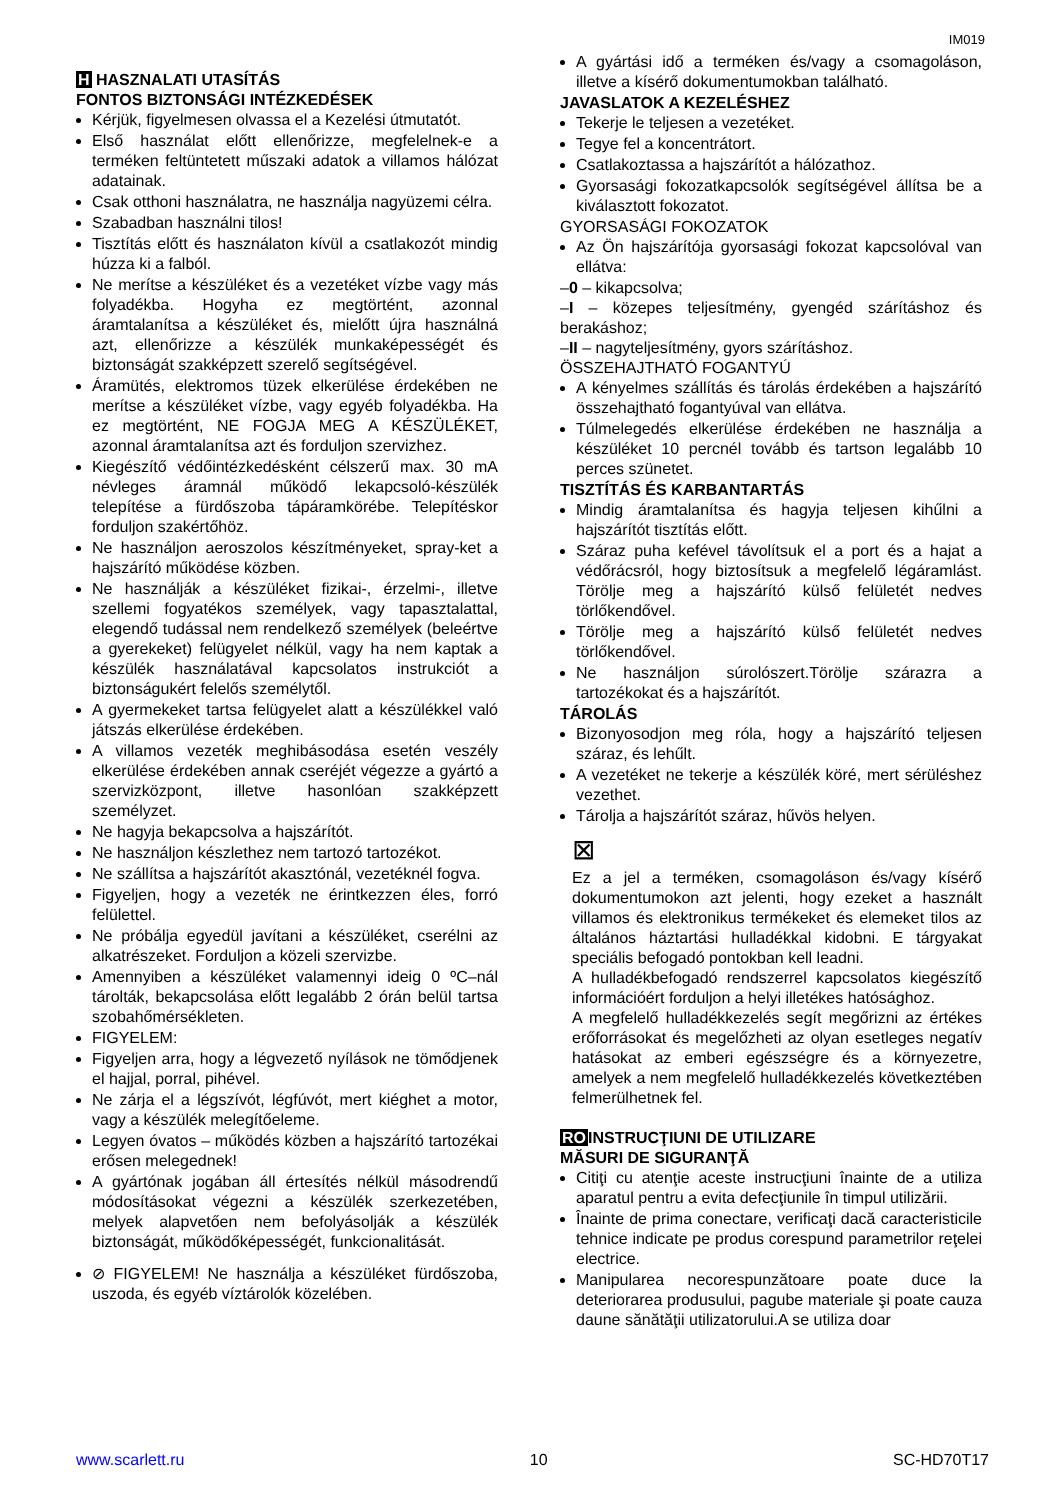IM019
H HASZNALATI UTASÍTÁS
FONTOS BIZTONSÁGI INTÉZKEDÉSEK
Kérjük, figyelmesen olvassa el a Kezelési útmutatót.
Első használat előtt ellenőrizze, megfelelnek-e a terméken feltüntetett műszaki adatok a villamos hálózat adatainak.
Csak otthoni használatra, ne használja nagyüzemi célra.
Szabadban használni tilos!
Tisztítás előtt és használaton kívül a csatlakozót mindig húzza ki a falból.
Ne merítse a készüléket és a vezetéket vízbe vagy más folyadékba. Hogyha ez megtörtént, azonnal áramtalanítsa a készüléket és, mielőtt újra használná azt, ellenőrizze a készülék munkaképességét és biztonságát szakképzett szerelő segítségével.
Áramütés, elektromos tüzek elkerülése érdekében ne merítse a készüléket vízbe, vagy egyéb folyadékba. Ha ez megtörtént, NE FOGJA MEG A KÉSZÜLÉKET, azonnal áramtalanítsa azt és forduljon szervizhez.
Kiegészítő védőintézkedésként célszerű max. 30 mA névleges áramnál működő lekapcsoló-készülék telepítése a fürdőszoba tápáramkörébe. Telepítéskor forduljon szakértőhöz.
Ne használjon aeroszolos készítményeket, spray-ket a hajszárító működése közben.
Ne használják a készüléket fizikai-, érzelmi-, illetve szellemi fogyatékos személyek, vagy tapasztalattal, elegendő tudással nem rendelkező személyek (beleértve a gyerekeket) felügyelet nélkül, vagy ha nem kaptak a készülék használatával kapcsolatos instrukciót a biztonságukért felelős személytől.
A gyermekeket tartsa felügyelet alatt a készülékkel való játszás elkerülése érdekében.
A villamos vezeték meghibásodása esetén veszély elkerülése érdekében annak cseréjét végezze a gyártó a szervizközpont, illetve hasonlóan szakképzett személyzet.
Ne hagyja bekapcsolva a hajszárítót.
Ne használjon készlethez nem tartozó tartozékot.
Ne szállítsa a hajszárítót akasztónál, vezetéknél fogva.
Figyeljen, hogy a vezeték ne érintkezzen éles, forró felülettel.
Ne próbálja egyedül javítani a készüléket, cserélni az alkatrészeket. Forduljon a közeli szervizbe.
Amennyiben a készüléket valamennyi ideig 0 ºC–nál tárolták, bekapcsolása előtt legalább 2 órán belül tartsa szobahőmérsékleten.
FIGYELEM:
Figyeljen arra, hogy a légvezető nyílások ne tömődjenek el hajjal, porral, pihével.
Ne zárja el a légszívót, légfúvót, mert kiéghet a motor, vagy a készülék melegítőeleme.
Legyen óvatos – működés közben a hajszárító tartozékai erősen melegednek!
A gyártónak jogában áll értesítés nélkül másodrendű módosításokat végezni a készülék szerkezetében, melyek alapvetően nem befolyásolják a készülék biztonságát, működőképességét, funkcionalitását.
⊘ FIGYELEM! Ne használja a készüléket fürdőszoba, uszoda, és egyéb víztárolók közelében.
A gyártási idő a terméken és/vagy a csomagoláson, illetve a kísérő dokumentumokban található.
JAVASLATOK A KEZELÉSHEZ
Tekerje le teljesen a vezetéket.
Tegye fel a koncentrátort.
Csatlakoztassa a hajszárítót a hálózathoz.
Gyorsasági fokozatkapcsolók segítségével állítsa be a kiválasztott fokozatot.
GYORSASÁGI FOKOZATOK
Az Ön hajszárítója gyorsasági fokozat kapcsolóval van ellátva:
–0 – kikapcsolva;
–I – közepes teljesítmény, gyengéd szárításhoz és berakáshoz;
–II – nagyteljesítmény, gyors szárításhoz.
ÖSSZEHAJTHATÓ FOGANTYÚ
A kényelmes szállítás és tárolás érdekében a hajszárító összehajtható fogantyúval van ellátva.
Túlmelegedés elkerülése érdekében ne használja a készüléket 10 percnél tovább és tartson legalább 10 perces szünetet.
TISZTÍTÁS ÉS KARBANTARTÁS
Mindig áramtalanítsa és hagyja teljesen kihűlni a hajszárítót tisztítás előtt.
Száraz puha kefével távolítsuk el a port és a hajat a védőrácsról, hogy biztosítsuk a megfelelő légáramlást. Törölje meg a hajszárító külső felületét nedves törlőkendővel.
Törölje meg a hajszárító külső felületét nedves törlőkendővel.
Ne használjon súrolószert.Törölje szárazra a tartozékokat és a hajszárítót.
TÁROLÁS
Bizonyosodjon meg róla, hogy a hajszárító teljesen száraz, és lehűlt.
A vezetéket ne tekerje a készülék köré, mert sérüléshez vezethet.
Tárolja a hajszárítót száraz, hűvös helyen.
⊠
Ez a jel a terméken, csomagoláson és/vagy kísérő dokumentumokon azt jelenti, hogy ezeket a használt villamos és elektronikus termékeket és elemeket tilos az általános háztartási hulladékkal kidobni. E tárgyakat speciális befogadó pontokban kell leadni.
A hulladékbefogadó rendszerrel kapcsolatos kiegészítő információért forduljon a helyi illetékes hatósághoz.
A megfelelő hulladékkezelés segít megőrizni az értékes erőforrásokat és megelőzheti az olyan esetleges negatív hatásokat az emberi egészségre és a környezetre, amelyek a nem megfelelő hulladékkezelés következtében felmerülhetnek fel.
ROINSTRUCŢIUNI DE UTILIZARE
MĂSURI DE SIGURANŢĂ
Citiţi cu atenţie aceste instrucţiuni înainte de a utiliza aparatul pentru a evita defecţiunile în timpul utilizării.
Înainte de prima conectare, verificaţi dacă caracteristicile tehnice indicate pe produs corespund parametrilor reţelei electrice.
Manipularea necorespunzătoare poate duce la deteriorarea produsului, pagube materiale şi poate cauza daune sănătăţii utilizatorului.A se utiliza doar
www.scarlett.ru 10 SC-HD70T17